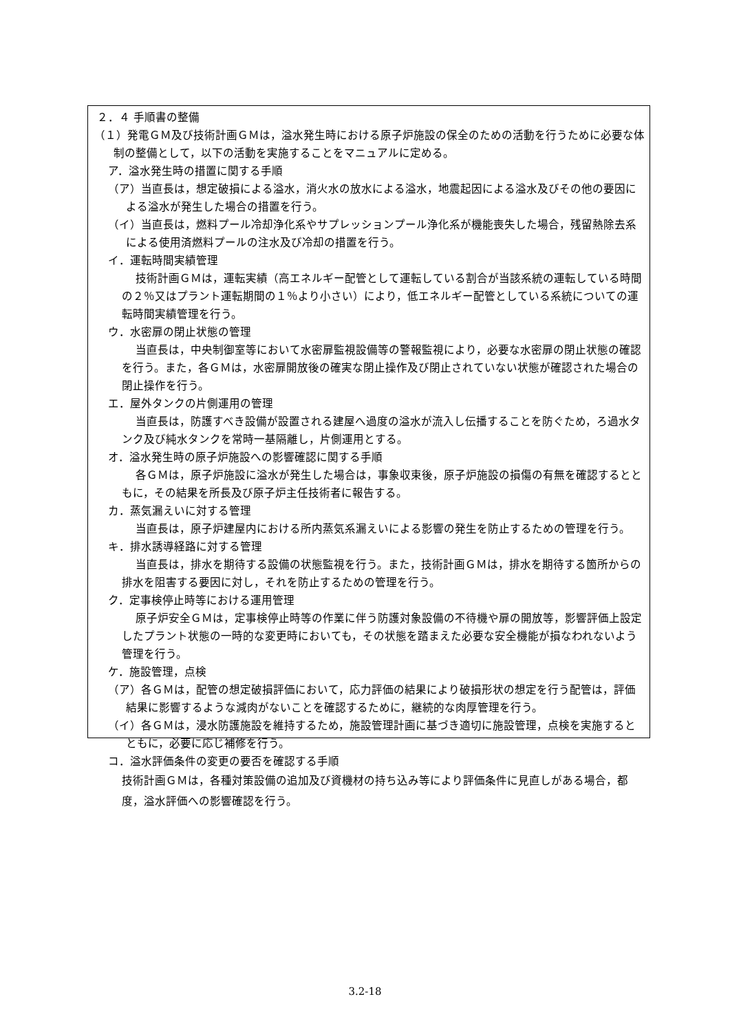２．４ 手順書の整備
（１）発電ＧＭ及び技術計画ＧＭは，溢水発生時における原子炉施設の保全のための活動を行うために必要な体制の整備として，以下の活動を実施することをマニュアルに定める。
ア．溢水発生時の措置に関する手順
（ア）当直長は，想定破損による溢水，消火水の放水による溢水，地震起因による溢水及びその他の要因による溢水が発生した場合の措置を行う。
（イ）当直長は，燃料プール冷却浄化系やサプレッションプール浄化系が機能喪失した場合，残留熱除去系による使用済燃料プールの注水及び冷却の措置を行う。
イ．運転時間実績管理
技術計画ＧＭは，運転実績（高エネルギー配管として運転している割合が当該系統の運転している時間の２％又はプラント運転期間の１％より小さい）により，低エネルギー配管としている系統についての運転時間実績管理を行う。
ウ．水密扉の閉止状態の管理
当直長は，中央制御室等において水密扉監視設備等の警報監視により，必要な水密扉の閉止状態の確認を行う。また，各ＧＭは，水密扉開放後の確実な閉止操作及び閉止されていない状態が確認された場合の閉止操作を行う。
エ．屋外タンクの片側運用の管理
当直長は，防護すべき設備が設置される建屋へ過度の溢水が流入し伝播することを防ぐため，ろ過水タンク及び純水タンクを常時一基隔離し，片側運用とする。
オ．溢水発生時の原子炉施設への影響確認に関する手順
各ＧＭは，原子炉施設に溢水が発生した場合は，事象収束後，原子炉施設の損傷の有無を確認するとともに，その結果を所長及び原子炉主任技術者に報告する。
カ．蒸気漏えいに対する管理
当直長は，原子炉建屋内における所内蒸気系漏えいによる影響の発生を防止するための管理を行う。
キ．排水誘導経路に対する管理
当直長は，排水を期待する設備の状態監視を行う。また，技術計画ＧＭは，排水を期待する箇所からの排水を阻害する要因に対し，それを防止するための管理を行う。
ク．定事検停止時等における運用管理
原子炉安全ＧＭは，定事検停止時等の作業に伴う防護対象設備の不待機や扉の開放等，影響評価上設定したプラント状態の一時的な変更時においても，その状態を踏まえた必要な安全機能が損なわれないよう管理を行う。
ケ．施設管理，点検
（ア）各ＧＭは，配管の想定破損評価において，応力評価の結果により破損形状の想定を行う配管は，評価結果に影響するような減肉がないことを確認するために，継続的な肉厚管理を行う。
（イ）各ＧＭは，浸水防護施設を維持するため，施設管理計画に基づき適切に施設管理，点検を実施するとともに，必要に応じ補修を行う。
コ．溢水評価条件の変更の要否を確認する手順
技術計画ＧＭは，各種対策設備の追加及び資機材の持ち込み等により評価条件に見直しがある場合，都度，溢水評価への影響確認を行う。
3.2-18